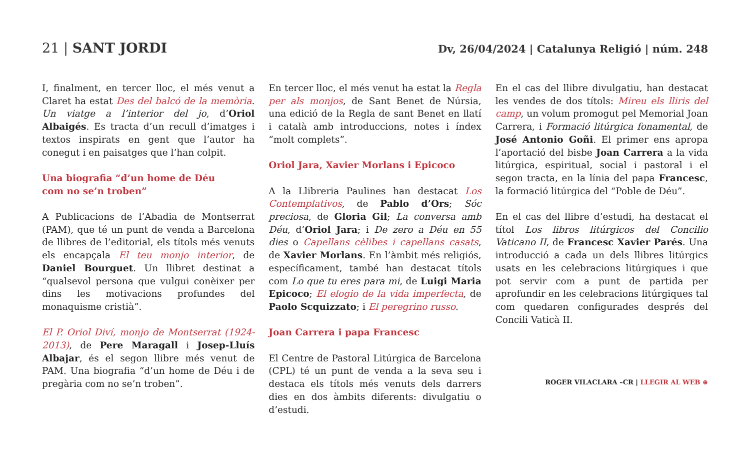21 | SANT JORDI
Dv, 26/04/2024 | Catalunya Religió | núm. 248
I, finalment, en tercer lloc, el més venut a Claret ha estat Des del balcó de la memòria. Un viatge a l’interior del jo, d’Oriol Albaigés. Es tracta d’un recull d’imatges i textos inspirats en gent que l’autor ha conegut i en paisatges que l’han colpit.
Una biografia “d’un home de Déu
com no se’n troben”
A Publicacions de l’Abadia de Montserrat (PAM), que té un punt de venda a Barcelona de llibres de l’editorial, els títols més venuts els encapçala El teu monjo interior, de Daniel Bourguet. Un llibret destinat a “qualsevol persona que vulgui conèixer per dins les motivacions profundes del monaquisme cristià”.
El P. Oriol Diví, monjo de Montserrat (1924-2013), de Pere Maragall i Josep-Lluís Albajar, és el segon llibre més venut de PAM. Una biografia “d’un home de Déu i de pregària com no se’n troben”.
En tercer lloc, el més venut ha estat la Regla per als monjos, de Sant Benet de Núrsia, una edició de la Regla de sant Benet en llatí i català amb introduccions, notes i índex “molt complets”.
Oriol Jara, Xavier Morlans i Epicoco
A la Llibreria Paulines han destacat Los Contemplativos, de Pablo d’Ors; Sóc preciosa, de Gloria Gil; La conversa amb Déu, d’Oriol Jara; i De zero a Déu en 55 dies o Capellans cèlibes i capellans casats, de Xavier Morlans. En l’àmbit més religiós, específicament, també han destacat títols com Lo que tu eres para mi, de Luigi Maria Epicoco; El elogio de la vida imperfecta, de Paolo Scquizzato; i El peregrino russo.
Joan Carrera i papa Francesc
El Centre de Pastoral Litúrgica de Barcelona (CPL) té un punt de venda a la seva seu i destaca els títols més venuts dels darrers dies en dos àmbits diferents: divulgatiu o d’estudi.
En el cas del llibre divulgatiu, han destacat les vendes de dos títols: Mireu els lliris del camp, un volum promogut pel Memorial Joan Carrera, i Formació litúrgica fonamental, de José Antonio Goñi. El primer ens apropa l’aportació del bisbe Joan Carrera a la vida litúrgica, espiritual, social i pastoral i el segon tracta, en la línia del papa Francesc, la formació litúrgica del “Poble de Déu”.
En el cas del llibre d’estudi, ha destacat el títol Los libros litúrgicos del Concilio Vaticano II, de Francesc Xavier Parés. Una introducció a cada un dels llibres litúrgics usats en les celebracions litúrgiques i que pot servir com a punt de partida per aprofundir en les celebracions litúrgiques tal com quedaren configurades després del Concili Vaticà II.
ROGER VILACLARA –CR | LLEGIR AL WEB ⊕